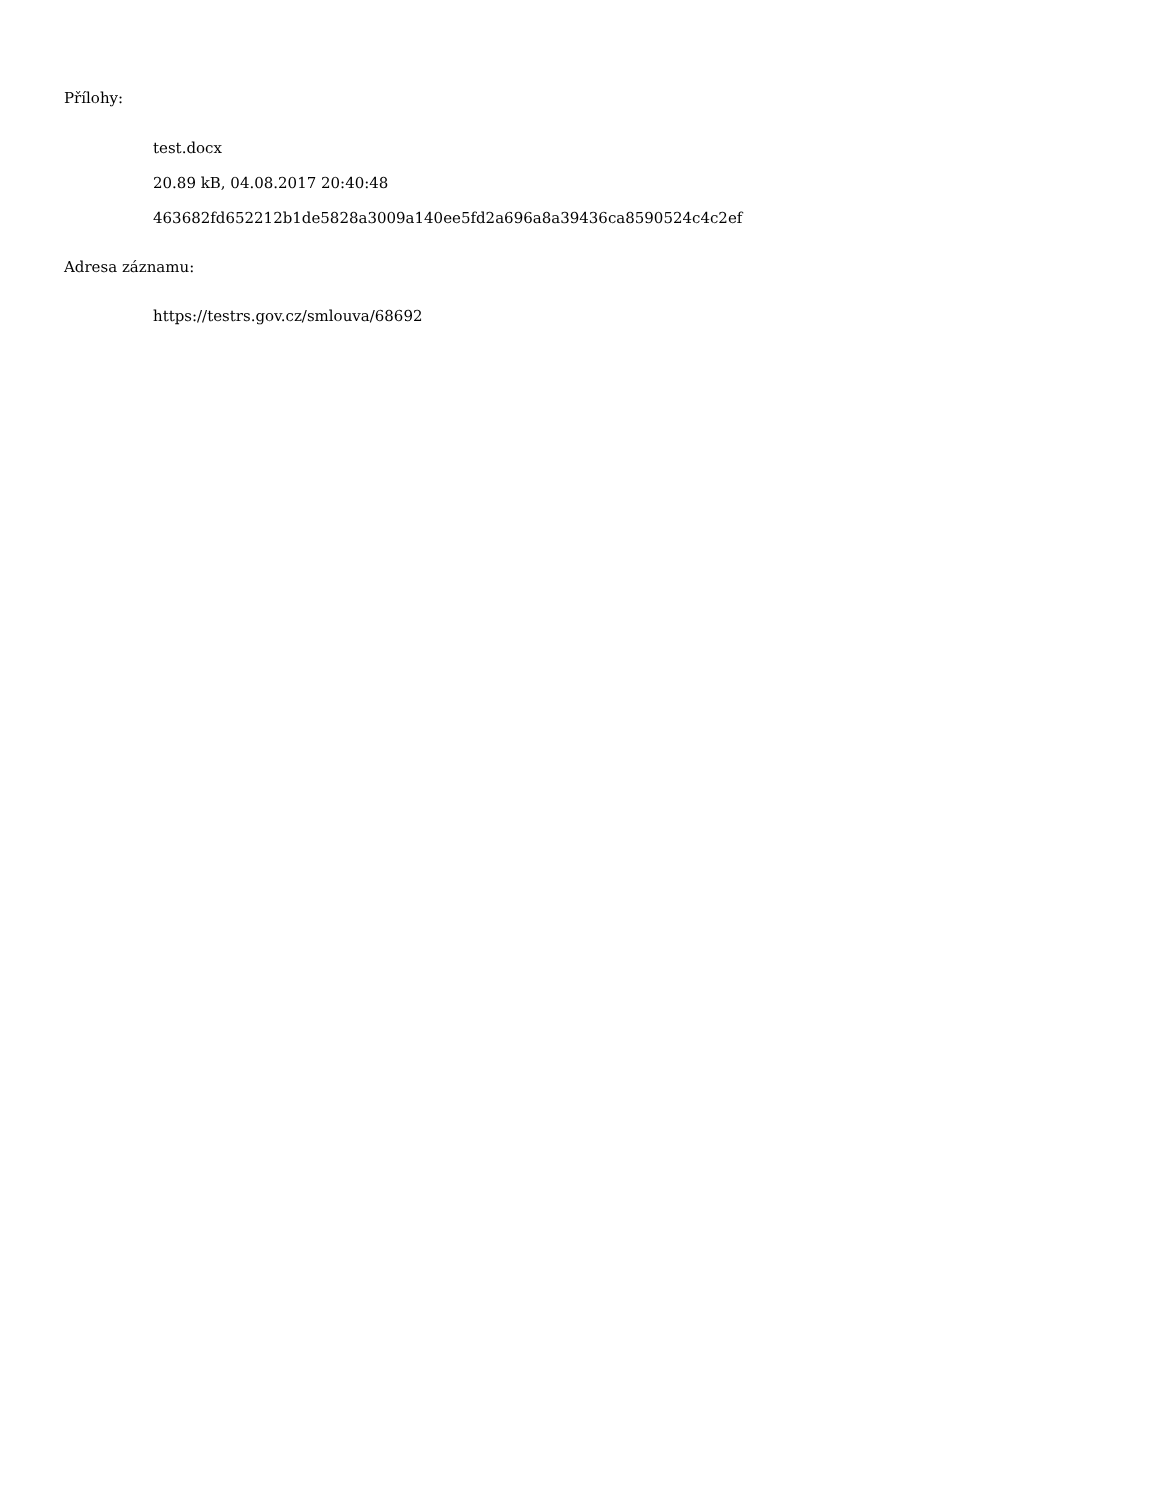Přílohy:
test.docx
20.89 kB, 04.08.2017 20:40:48
463682fd652212b1de5828a3009a140ee5fd2a696a8a39436ca8590524c4c2ef
Adresa záznamu:
https://testrs.gov.cz/smlouva/68692